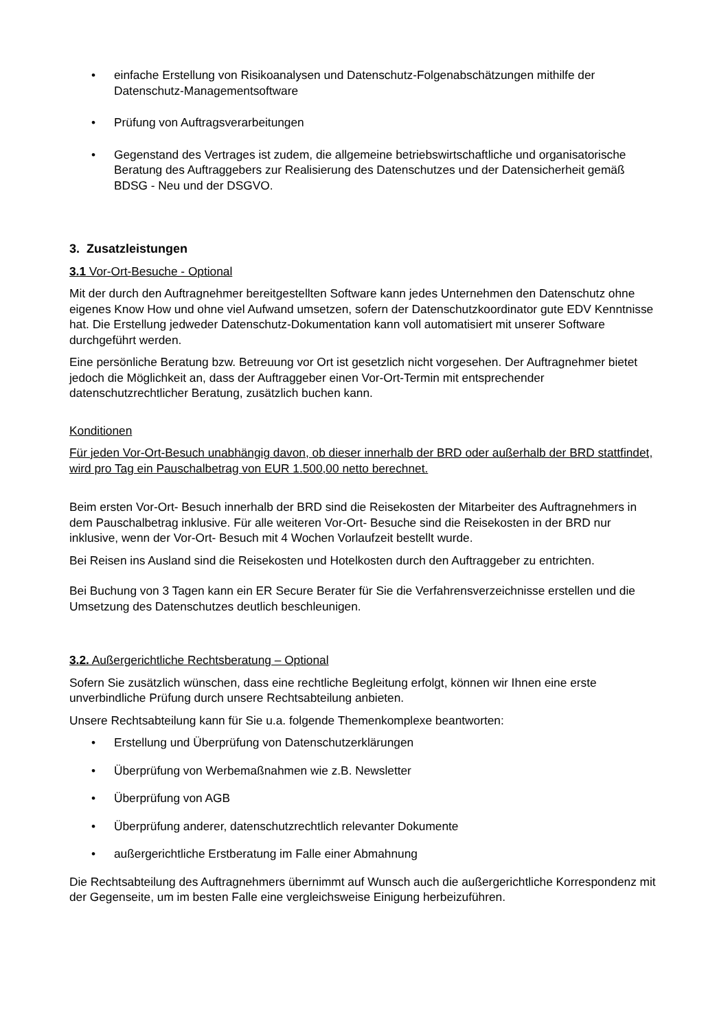• einfache Erstellung von Risikoanalysen und Datenschutz-Folgenabschätzungen mithilfe der Datenschutz-Managementsoftware
• Prüfung von Auftragsverarbeitungen
• Gegenstand des Vertrages ist zudem, die allgemeine betriebswirtschaftliche und organisatorische Beratung des Auftraggebers zur Realisierung des Datenschutzes und der Datensicherheit gemäß BDSG - Neu und der DSGVO.
3. Zusatzleistungen
3.1 Vor-Ort-Besuche - Optional
Mit der durch den Auftragnehmer bereitgestellten Software kann jedes Unternehmen den Datenschutz ohne eigenes Know How und ohne viel Aufwand umsetzen, sofern der Datenschutzkoordinator gute EDV Kenntnisse hat. Die Erstellung jedweder Datenschutz-Dokumentation kann voll automatisiert mit unserer Software durchgeführt werden.
Eine persönliche Beratung bzw. Betreuung vor Ort ist gesetzlich nicht vorgesehen. Der Auftragnehmer bietet jedoch die Möglichkeit an, dass der Auftraggeber einen Vor-Ort-Termin mit entsprechender datenschutzrechtlicher Beratung, zusätzlich buchen kann.
Konditionen
Für jeden Vor-Ort-Besuch unabhängig davon, ob dieser innerhalb der BRD oder außerhalb der BRD stattfindet, wird pro Tag ein Pauschalbetrag von EUR 1.500,00 netto berechnet.
Beim ersten Vor-Ort- Besuch innerhalb der BRD sind die Reisekosten der Mitarbeiter des Auftragnehmers in dem Pauschalbetrag inklusive. Für alle weiteren Vor-Ort- Besuche sind die Reisekosten in der BRD nur inklusive, wenn der Vor-Ort- Besuch mit 4 Wochen Vorlaufzeit bestellt wurde.
Bei Reisen ins Ausland sind die Reisekosten und Hotelkosten durch den Auftraggeber zu entrichten.
Bei Buchung von 3 Tagen kann ein ER Secure Berater für Sie die Verfahrensverzeichnisse erstellen und die Umsetzung des Datenschutzes deutlich beschleunigen.
3.2. Außergerichtliche Rechtsberatung – Optional
Sofern Sie zusätzlich wünschen, dass eine rechtliche Begleitung erfolgt, können wir Ihnen eine erste unverbindliche Prüfung durch unsere Rechtsabteilung anbieten.
Unsere Rechtsabteilung kann für Sie u.a. folgende Themenkomplexe beantworten:
• Erstellung und Überprüfung von Datenschutzerklärungen
• Überprüfung von Werbemaßnahmen wie z.B. Newsletter
• Überprüfung von AGB
• Überprüfung anderer, datenschutzrechtlich relevanter Dokumente
• außergerichtliche Erstberatung im Falle einer Abmahnung
Die Rechtsabteilung des Auftragnehmers übernimmt auf Wunsch auch die außergerichtliche Korrespondenz mit der Gegenseite, um im besten Falle eine vergleichsweise Einigung herbeizuführen.